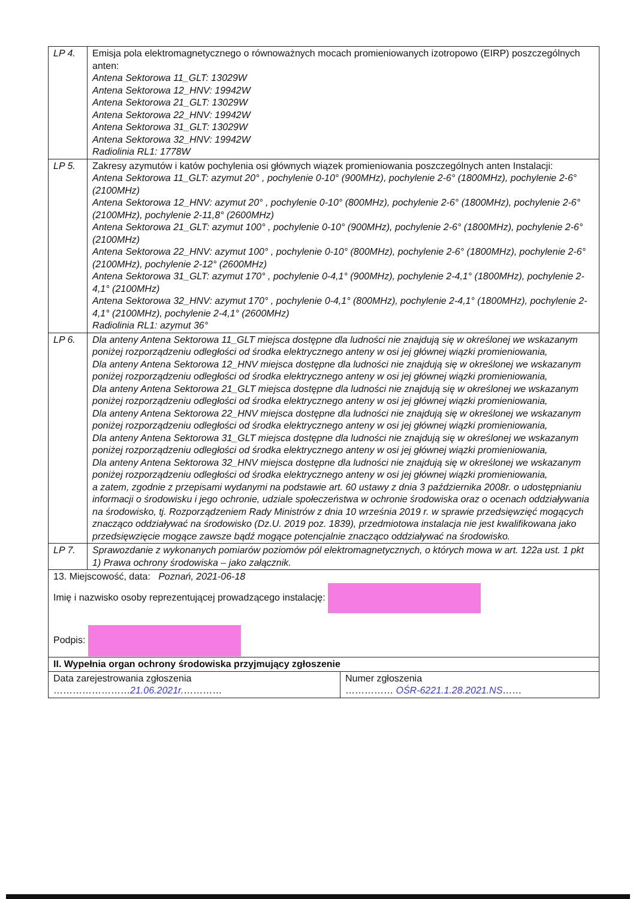| LP 4. | Emisja pola elektromagnetycznego o równoważnych mocach promieniowanych izotropowo (EIRP) poszczególnych anten: Antena Sektorowa 11_GLT: 13029W Antena Sektorowa 12_HNV: 19942W Antena Sektorowa 21_GLT: 13029W Antena Sektorowa 22_HNV: 19942W Antena Sektorowa 31_GLT: 13029W Antena Sektorowa 32_HNV: 19942W Radiolinia RL1: 1778W |
| LP 5. | Zakresy azymutów i katów pochylenia osi głównych wiązek promieniowania poszczególnych anten Instalacji: Antena Sektorowa 11_GLT: azymut 20° , pochylenie 0-10° (900MHz), pochylenie 2-6° (1800MHz), pochylenie 2-6° (2100MHz) Antena Sektorowa 12_HNV: azymut 20° , pochylenie 0-10° (800MHz), pochylenie 2-6° (1800MHz), pochylenie 2-6° (2100MHz), pochylenie 2-11,8° (2600MHz) Antena Sektorowa 21_GLT: azymut 100° , pochylenie 0-10° (900MHz), pochylenie 2-6° (1800MHz), pochylenie 2-6° (2100MHz) Antena Sektorowa 22_HNV: azymut 100° , pochylenie 0-10° (800MHz), pochylenie 2-6° (1800MHz), pochylenie 2-6° (2100MHz), pochylenie 2-12° (2600MHz) Antena Sektorowa 31_GLT: azymut 170° , pochylenie 0-4,1° (900MHz), pochylenie 2-4,1° (1800MHz), pochylenie 2-4,1° (2100MHz) Antena Sektorowa 32_HNV: azymut 170° , pochylenie 0-4,1° (800MHz), pochylenie 2-4,1° (1800MHz), pochylenie 2-4,1° (2100MHz), pochylenie 2-4,1° (2600MHz) Radiolinia RL1: azymut 36° |
| LP 6. | Dla anteny Antena Sektorowa 11_GLT miejsca dostępne dla ludności nie znajdują się w określonej we wskazanym poniżej rozporządzeniu odległości od środka elektrycznego anteny w osi jej głównej wiązki promieniowania, Dla anteny Antena Sektorowa 12_HNV miejsca dostępne dla ludności nie znajdują się w określonej we wskazanym poniżej rozporządzeniu odległości od środka elektrycznego anteny w osi jej głównej wiązki promieniowania, Dla anteny Antena Sektorowa 21_GLT miejsca dostępne dla ludności nie znajdują się w określonej we wskazanym poniżej rozporządzeniu odległości od środka elektrycznego anteny w osi jej głównej wiązki promieniowania, Dla anteny Antena Sektorowa 22_HNV miejsca dostępne dla ludności nie znajdują się w określonej we wskazanym poniżej rozporządzeniu odległości od środka elektrycznego anteny w osi jej głównej wiązki promieniowania, Dla anteny Antena Sektorowa 31_GLT miejsca dostępne dla ludności nie znajdują się w określonej we wskazanym poniżej rozporządzeniu odległości od środka elektrycznego anteny w osi jej głównej wiązki promieniowania, Dla anteny Antena Sektorowa 32_HNV miejsca dostępne dla ludności nie znajdują się w określonej we wskazanym poniżej rozporządzeniu odległości od środka elektrycznego anteny w osi jej głównej wiązki promieniowania, a zatem, zgodnie z przepisami wydanymi na podstawie art. 60 ustawy z dnia 3 października 2008r. o udostępnianiu informacji o środowisku i jego ochronie, udziale społeczeństwa w ochronie środowiska oraz o ocenach oddziaływania na środowisko, tj. Rozporządzeniem Rady Ministrów z dnia 10 września 2019 r. w sprawie przedsięwzięć mogących znacząco oddziaływać na środowisko (Dz.U. 2019 poz. 1839), przedmiotowa instalacja nie jest kwalifikowana jako przedsięwzięcie mogące zawsze bądź mogące potencjalnie znacząco oddziaływać na środowisko. |
| LP 7. | Sprawozdanie z wykonanych pomiarów poziomów pól elektromagnetycznych, o których mowa w art. 122a ust. 1 pkt 1) Prawa ochrony środowiska – jako załącznik. |
| 13. Miejscowość, data: Poznań, 2021-06-18 Imię i nazwisko osoby reprezentującej prowadzącego instalację: Podpis: | |
| / II. Wypełnia organ ochrony środowiska przyjmujący zgłoszenie / / / Data zarejestrowania zgłoszenia …………………… 21.06.2021r. ………… / Numer zgłoszenia …………… OŚR-6221.1.28.2021.NS …… / | |